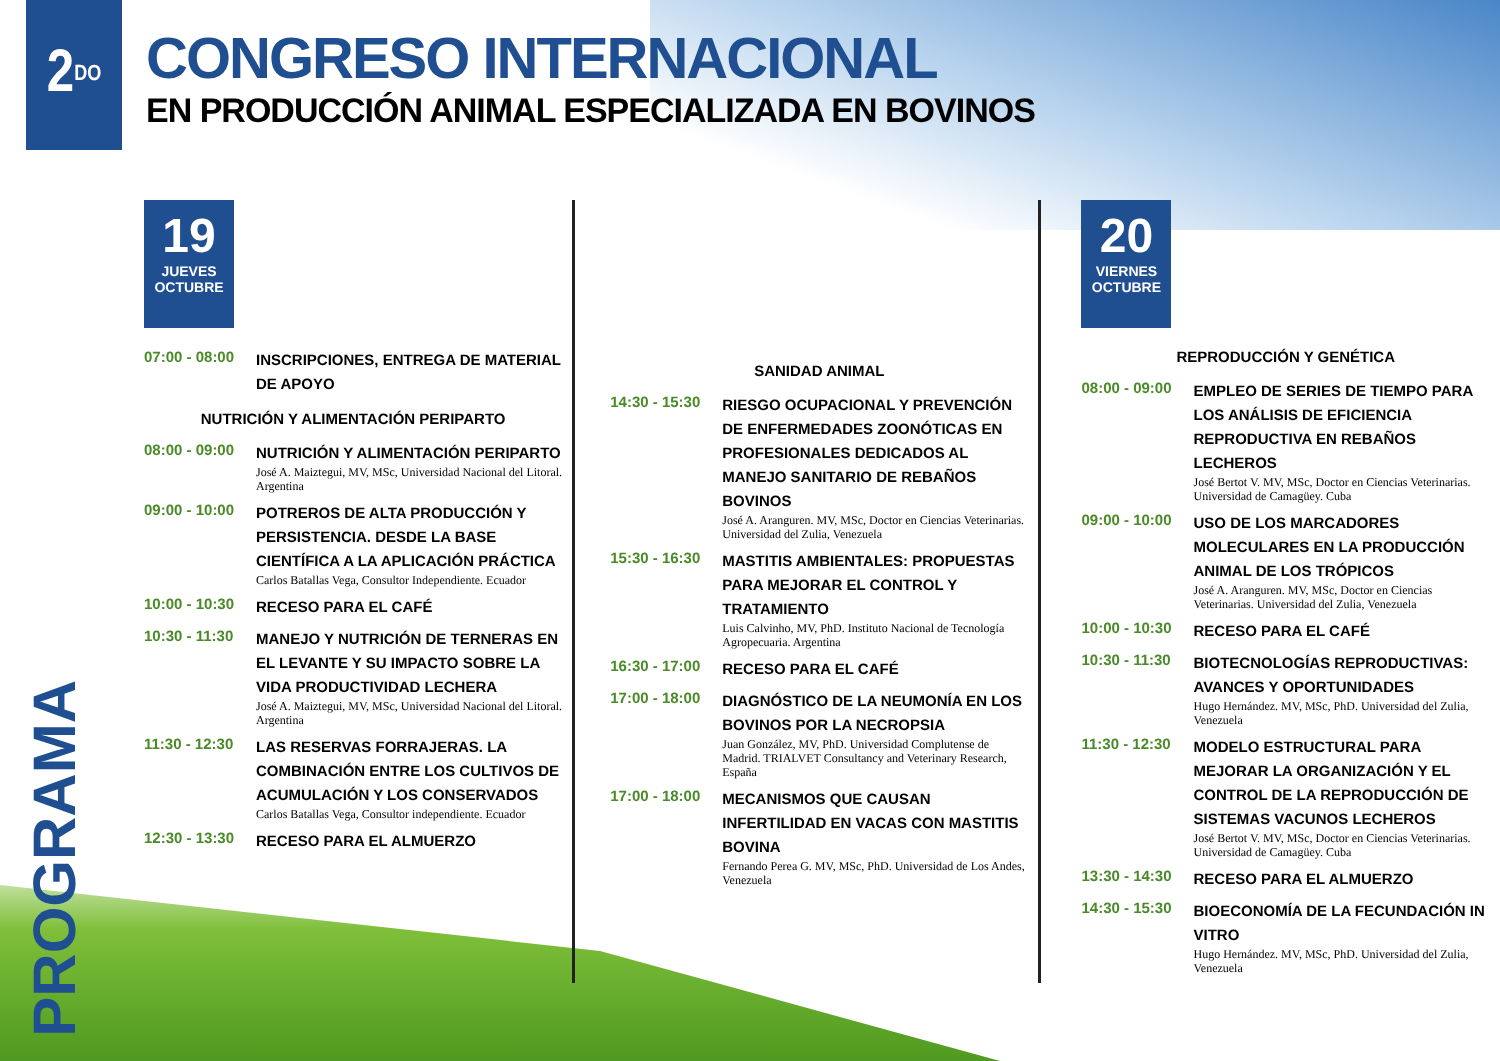2<sup>DO</sup>
CONGRESO INTERNACIONAL
EN PRODUCCIÓN ANIMAL ESPECIALIZADA EN BOVINOS
PROGRAMA
19
JUEVES OCTUBRE
07:00 - 08:00
INSCRIPCIONES, ENTREGA DE MATERIAL DE APOYO
NUTRICIÓN Y ALIMENTACIÓN PERIPARTO
08:00 - 09:00
NUTRICIÓN Y ALIMENTACIÓN PERIPARTO
José A. Maiztegui, MV, MSc, Universidad Nacional del Litoral. Argentina
09:00 - 10:00
POTREROS DE ALTA PRODUCCIÓN Y PERSISTENCIA. DESDE LA BASE CIENTÍFICA A LA APLICACIÓN PRÁCTICA
Carlos Batallas Vega, Consultor Independiente. Ecuador
10:00 - 10:30
RECESO PARA EL CAFÉ
10:30 - 11:30
MANEJO Y NUTRICIÓN DE TERNERAS EN EL LEVANTE Y SU IMPACTO SOBRE LA VIDA PRODUCTIVIDAD LECHERA
José A. Maiztegui, MV, MSc, Universidad Nacional del Litoral. Argentina
11:30 - 12:30
LAS RESERVAS FORRAJERAS. LA COMBINACIÓN ENTRE LOS CULTIVOS DE ACUMULACIÓN Y LOS CONSERVADOS
Carlos Batallas Vega, Consultor independiente. Ecuador
12:30 - 13:30
RECESO PARA EL ALMUERZO
SANIDAD ANIMAL
14:30 - 15:30
RIESGO OCUPACIONAL Y PREVENCIÓN DE ENFERMEDADES ZOONÓTICAS EN PROFESIONALES DEDICADOS AL MANEJO SANITARIO DE REBAÑOS BOVINOS
José A. Aranguren. MV, MSc, Doctor en Ciencias Veterinarias. Universidad del Zulia, Venezuela
15:30 - 16:30
MASTITIS AMBIENTALES: PROPUESTAS PARA MEJORAR EL CONTROL Y TRATAMIENTO
Luis Calvinho, MV, PhD. Instituto Nacional de Tecnología Agropecuaria. Argentina
16:30 - 17:00
RECESO PARA EL CAFÉ
17:00 - 18:00
DIAGNÓSTICO DE LA NEUMONÍA EN LOS BOVINOS POR LA NECROPSIA
Juan González, MV, PhD. Universidad Complutense de Madrid. TRIALVET Consultancy and Veterinary Research, España
17:00 - 18:00
MECANISMOS QUE CAUSAN INFERTILIDAD EN VACAS CON MASTITIS BOVINA
Fernando Perea G. MV, MSc, PhD. Universidad de Los Andes, Venezuela
20
VIERNES OCTUBRE
REPRODUCCIÓN Y GENÉTICA
08:00 - 09:00
EMPLEO DE SERIES DE TIEMPO PARA LOS ANÁLISIS DE EFICIENCIA REPRODUCTIVA EN REBAÑOS LECHEROS
José Bertot V. MV, MSc, Doctor en Ciencias Veterinarias. Universidad de Camagüey. Cuba
09:00 - 10:00
USO DE LOS MARCADORES MOLECULARES EN LA PRODUCCIÓN ANIMAL DE LOS TRÓPICOS
José A. Aranguren. MV, MSc, Doctor en Ciencias Veterinarias. Universidad del Zulia, Venezuela
10:00 - 10:30
RECESO PARA EL CAFÉ
10:30 - 11:30
BIOTECNOLOGÍAS REPRODUCTIVAS: AVANCES Y OPORTUNIDADES
Hugo Hernández. MV, MSc, PhD. Universidad del Zulia, Venezuela
11:30 - 12:30
MODELO ESTRUCTURAL PARA MEJORAR LA ORGANIZACIÓN Y EL CONTROL DE LA REPRODUCCIÓN DE SISTEMAS VACUNOS LECHEROS
José Bertot V. MV, MSc, Doctor en Ciencias Veterinarias. Universidad de Camagüey. Cuba
13:30 - 14:30
RECESO PARA EL ALMUERZO
14:30 - 15:30
BIOECONOMÍA DE LA FECUNDACIÓN IN VITRO
Hugo Hernández. MV, MSc, PhD. Universidad del Zulia, Venezuela